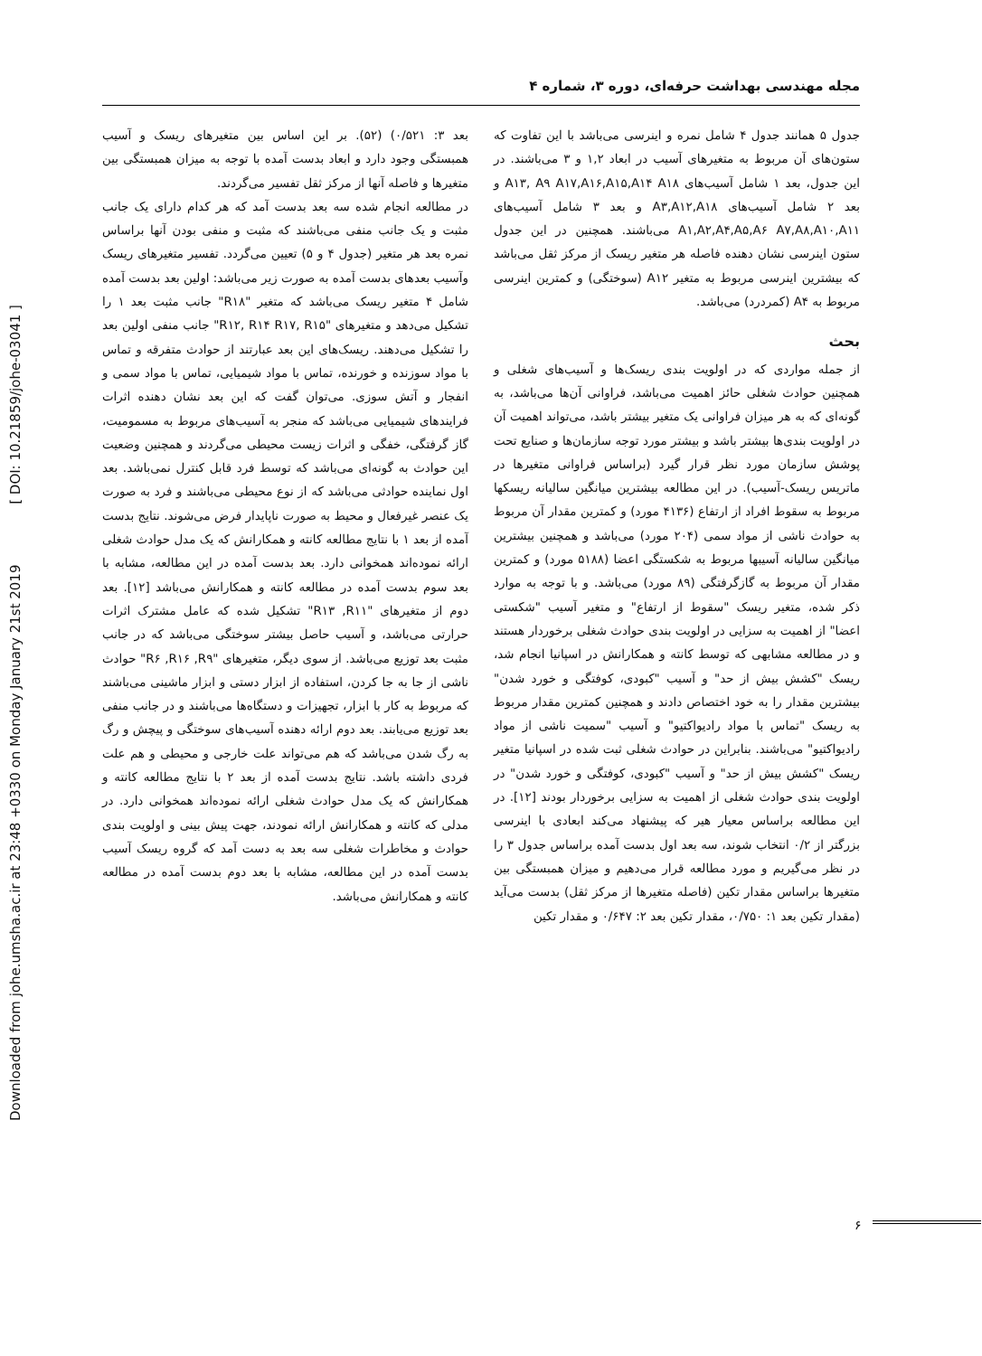Downloaded from johe.umsha.ac.ir at 23:48 +0330 on Monday January 21st 2019 [ DOI: 10.21859/johe-03041 ]
مجله مهندسی بهداشت حرفه‌ای، دوره ۳، شماره ۴
جدول ۵ همانند جدول ۴ شامل نمره و اینرسی می‌باشد با این تفاوت که ستون‌های آن مربوط به متغیرهای آسیب در ابعاد ۱,۲ و ۳ می‌باشند. در این جدول، بعد ۱ شامل آسیب‌های A۱۳, A۹ A۱۷,A۱۶,A۱۵,A۱۴ A۱۸ و بعد ۲ شامل آسیب‌های A۳,A۱۲,A۱۸ و بعد ۳ شامل آسیب‌های A۱,A۲,A۴,A۵,A۶ A۷,A۸,A۱۰,A۱۱ می‌باشند. همچنین در این جدول ستون اینرسی نشان دهنده فاصله هر متغیر ریسک از مرکز ثقل می‌باشد که بیشترین اینرسی مربوط به متغیر A۱۲ (سوختگی) و کمترین اینرسی مربوط به A۴ (کمردرد) می‌باشد.
بحث
از جمله مواردی که در اولویت بندی ریسک‌ها و آسیب‌های شغلی و همچنین حوادث شغلی حائز اهمیت می‌باشد، فراوانی آن‌ها می‌باشد، به گونه‌ای که به هر میزان فراوانی یک متغیر بیشتر باشد، می‌تواند اهمیت آن در اولویت بندی‌ها بیشتر باشد و بیشتر مورد توجه سازمان‌ها و صنایع تحت پوشش سازمان مورد نظر قرار گیرد (براساس فراوانی متغیرها در ماتریس ریسک-آسیب). در این مطالعه بیشترین میانگین سالیانه ریسکها مربوط به سقوط افراد از ارتفاع (۴۱۳۶ مورد) و کمترین مقدار آن مربوط به حوادث ناشی از مواد سمی (۲۰۴ مورد) می‌باشد و همچنین بیشترین میانگین سالیانه آسیبها مربوط به شکستگی اعضا (۵۱۸۸ مورد) و کمترین مقدار آن مربوط به گازگرفتگی (۸۹ مورد) می‌باشد. و با توجه به موارد ذکر شده، متغیر ریسک "سقوط از ارتفاع" و متغیر آسیب "شکستی اعضا" از اهمیت به سزایی در اولویت بندی حوادث شغلی برخوردار هستند و در مطالعه مشابهی که توسط کانته و همکارانش در اسپانیا انجام شد، ریسک "کشش بیش از حد" و آسیب "کبودی، کوفتگی و خورد شدن" بیشترین مقدار را به خود اختصاص دادند و همچنین کمترین مقدار مربوط به ریسک "تماس با مواد رادیواکتیو" و آسیب "سمیت ناشی از مواد رادیواکتیو" می‌باشند. بنابراین در حوادث شغلی ثبت شده در اسپانیا متغیر ریسک "کشش بیش از حد" و آسیب "کبودی، کوفتگی و خورد شدن" در اولویت بندی حوادث شغلی از اهمیت به سزایی برخوردار بودند [۱۲]. در این مطالعه براساس معیار هیر که پیشنهاد می‌کند ابعادی با اینرسی بزرگتر از ۰/۲ انتخاب شوند، سه بعد اول بدست آمده براساس جدول ۳ را در نظر می‌گیریم و مورد مطالعه قرار می‌دهیم و میزان همبستگی بین متغیرها براساس مقدار تکین (فاصله متغیرها از مرکز ثقل) بدست می‌آید (مقدار تکین بعد ۱: ۰/۷۵۰، مقدار تکین بعد ۲: ۰/۶۴۷ و مقدار تکین
بعد ۳: ۰/۵۲۱) (۵۲). بر این اساس بین متغیرهای ریسک و آسیب همبستگی وجود دارد و ابعاد بدست آمده با توجه به میزان همبستگی بین متغیرها و فاصله آنها از مرکز ثقل تفسیر می‌گردند.
در مطالعه انجام شده سه بعد بدست آمد که هر کدام دارای یک جانب مثبت و یک جانب منفی می‌باشند که مثبت و منفی بودن آنها براساس نمره بعد هر متغیر (جدول ۴ و ۵) تعیین می‌گردد. تفسیر متغیرهای ریسک وآسیب بعدهای بدست آمده به صورت زیر می‌باشد: اولین بعد بدست آمده شامل ۴ متغیر ریسک می‌باشد که متغیر "R۱۸" جانب مثبت بعد ۱ را تشکیل می‌دهد و متغیرهای "R۱۲, R۱۴ R۱۷, R۱۵" جانب منفی اولین بعد را تشکیل می‌دهند. ریسک‌های این بعد عبارتند از حوادث متفرقه و تماس با مواد سوزنده و خورنده، تماس با مواد شیمیایی، تماس با مواد سمی و انفجار و آتش سوزی. می‌توان گفت که این بعد نشان دهنده اثرات فرایندهای شیمیایی می‌باشد که منجر به آسیب‌های مربوط به مسمومیت، گاز گرفتگی، خفگی و اثرات زیست محیطی می‌گردند و همچنین وضعیت این حوادث به گونه‌ای می‌باشد که توسط فرد قابل کنترل نمی‌باشد. بعد اول نماینده حوادثی می‌باشد که از نوع محیطی می‌باشند و فرد به صورت یک عنصر غیرفعال و محیط به صورت ناپایدار فرض می‌شوند. نتایج بدست آمده از بعد ۱ با نتایج مطالعه کانته و همکارانش که یک مدل حوادث شغلی ارائه نموده‌اند همخوانی دارد. بعد بدست آمده در این مطالعه، مشابه با بعد سوم بدست آمده در مطالعه کانته و همکارانش می‌باشد [۱۲]. بعد دوم از متغیرهای "R۱۳ ,R۱۱" تشکیل شده که عامل مشترک اثرات حرارتی می‌باشد، و آسیب حاصل بیشتر سوختگی می‌باشد که در جانب مثبت بعد توزیع می‌باشد. از سوی دیگر، متغیرهای "R۶ ,R۱۶ ,R۹" حوادث ناشی از جا به جا کردن، استفاده از ابزار دستی و ابزار ماشینی می‌باشند که مربوط به کار با ابزار، تجهیزات و دستگاه‌ها می‌باشند و در جانب منفی بعد توزیع می‌یابند. بعد دوم ارائه دهنده آسیب‌های سوختگی و پیچش و رگ به رگ شدن می‌باشد که هم می‌تواند علت خارجی و محیطی و هم علت فردی داشته باشد. نتایج بدست آمده از بعد ۲ با نتایج مطالعه کانته و همکارانش که یک مدل حوادث شغلی ارائه نموده‌اند همخوانی دارد. در مدلی که کانته و همکارانش ارائه نمودند، جهت پیش بینی و اولویت بندی حوادث و مخاطرات شغلی سه بعد به دست آمد که گروه ریسک آسیب بدست آمده در این مطالعه، مشابه با بعد دوم بدست آمده در مطالعه کانته و همکارانش می‌باشد.
۶